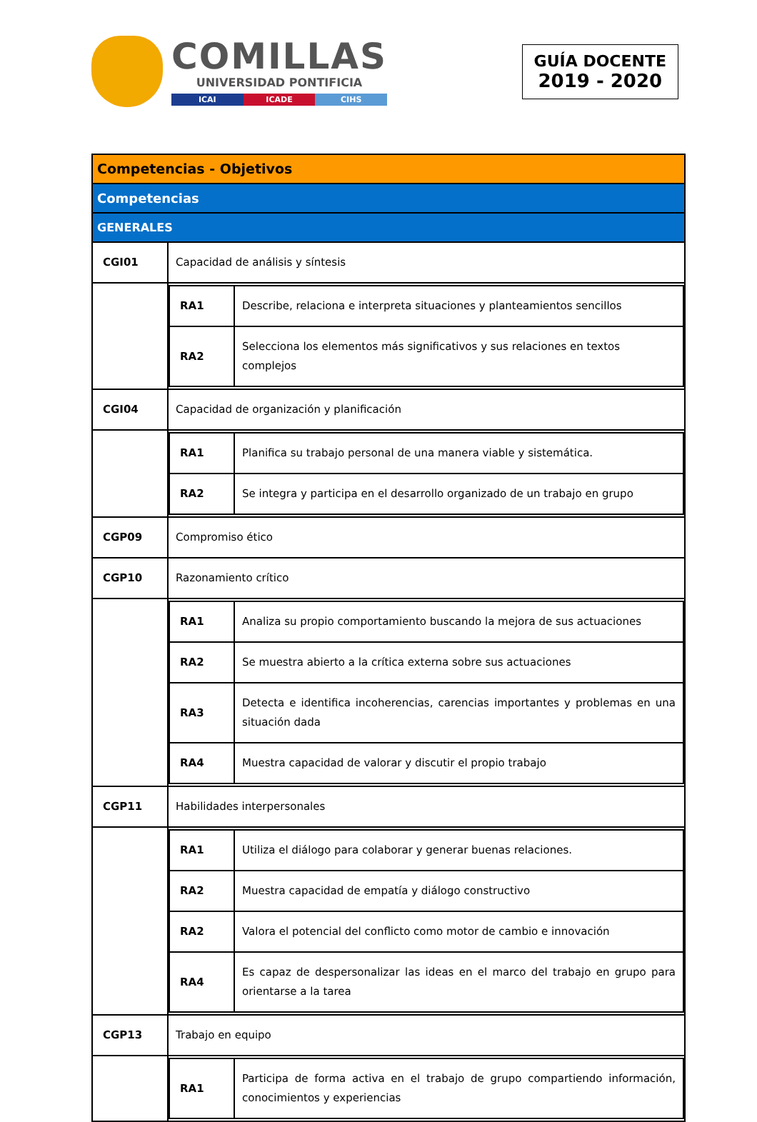COMILLAS
UNIVERSIDAD PONTIFICIA
ICAI ICADE CIHS
GUÍA DOCENTE
2019 - 2020
| Competencias - Objetivos | |
| Competencias | |
| GENERALES | |
| CGI01 | Capacidad de análisis y síntesis |
| | / RA1 / Describe, relaciona e interpreta situaciones y planteamientos sencillos / / RA2 / Selecciona los elementos más significativos y sus relaciones en textos complejos / |
| CGI04 | Capacidad de organización y planificación |
| | / RA1 / Planifica su trabajo personal de una manera viable y sistemática. / / RA2 / Se integra y participa en el desarrollo organizado de un trabajo en grupo / |
| CGP09 | Compromiso ético |
| CGP10 | Razonamiento crítico |
| | / RA1 / Analiza su propio comportamiento buscando la mejora de sus actuaciones / / RA2 / Se muestra abierto a la crítica externa sobre sus actuaciones / / RA3 / Detecta e identifica incoherencias, carencias importantes y problemas en una situación dada / / RA4 / Muestra capacidad de valorar y discutir el propio trabajo / |
| CGP11 | Habilidades interpersonales |
| | / RA1 / Utiliza el diálogo para colaborar y generar buenas relaciones. / / RA2 / Muestra capacidad de empatía y diálogo constructivo / / RA2 / Valora el potencial del conflicto como motor de cambio e innovación / / RA4 / Es capaz de despersonalizar las ideas en el marco del trabajo en grupo para orientarse a la tarea / |
| CGP13 | Trabajo en equipo |
| | / RA1 / Participa de forma activa en el trabajo de grupo compartiendo información, conocimientos y experiencias / |